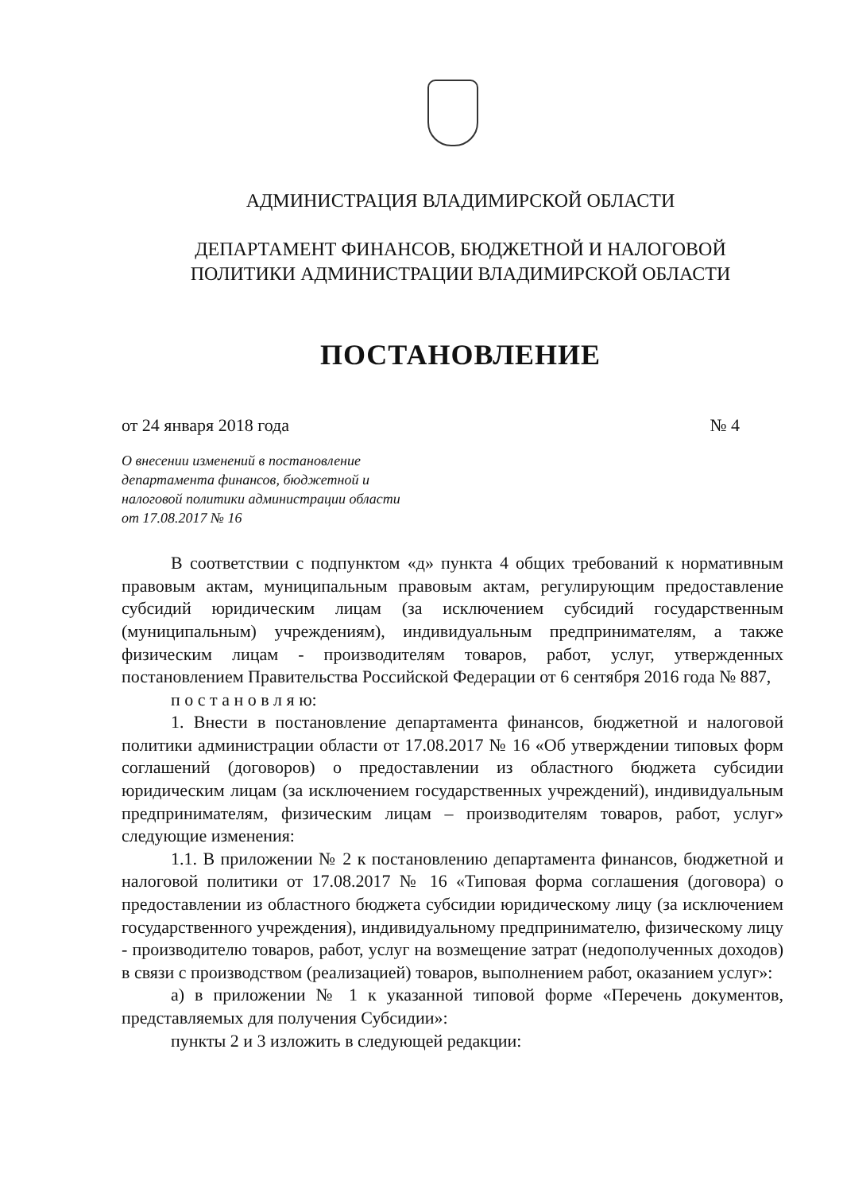АДМИНИСТРАЦИЯ ВЛАДИМИРСКОЙ ОБЛАСТИ
ДЕПАРТАМЕНТ ФИНАНСОВ, БЮДЖЕТНОЙ И НАЛОГОВОЙ
ПОЛИТИКИ АДМИНИСТРАЦИИ ВЛАДИМИРСКОЙ ОБЛАСТИ
ПОСТАНОВЛЕНИЕ
от 24 января 2018 года № 4
О внесении изменений в постановление
департамента финансов, бюджетной и
налоговой политики администрации области
от 17.08.2017 № 16
В соответствии с подпунктом «д» пункта 4 общих требований к нормативным правовым актам, муниципальным правовым актам, регулирующим предоставление субсидий юридическим лицам (за исключением субсидий государственным (муниципальным) учреждениям), индивидуальным предпринимателям, а также физическим лицам - производителям товаров, работ, услуг, утвержденных постановлением Правительства Российской Федерации от 6 сентября 2016 года № 887,
п о с т а н о в л я ю:
1. Внести в постановление департамента финансов, бюджетной и налоговой политики администрации области от 17.08.2017 № 16 «Об утверждении типовых форм соглашений (договоров) о предоставлении из областного бюджета субсидии юридическим лицам (за исключением государственных учреждений), индивидуальным предпринимателям, физическим лицам – производителям товаров, работ, услуг» следующие изменения:
1.1. В приложении № 2 к постановлению департамента финансов, бюджетной и налоговой политики от 17.08.2017 № 16 «Типовая форма соглашения (договора) о предоставлении из областного бюджета субсидии юридическому лицу (за исключением государственного учреждения), индивидуальному предпринимателю, физическому лицу - производителю товаров, работ, услуг на возмещение затрат (недополученных доходов) в связи с производством (реализацией) товаров, выполнением работ, оказанием услуг»:
а) в приложении № 1 к указанной типовой форме «Перечень документов, представляемых для получения Субсидии»:
пункты 2 и 3 изложить в следующей редакции: